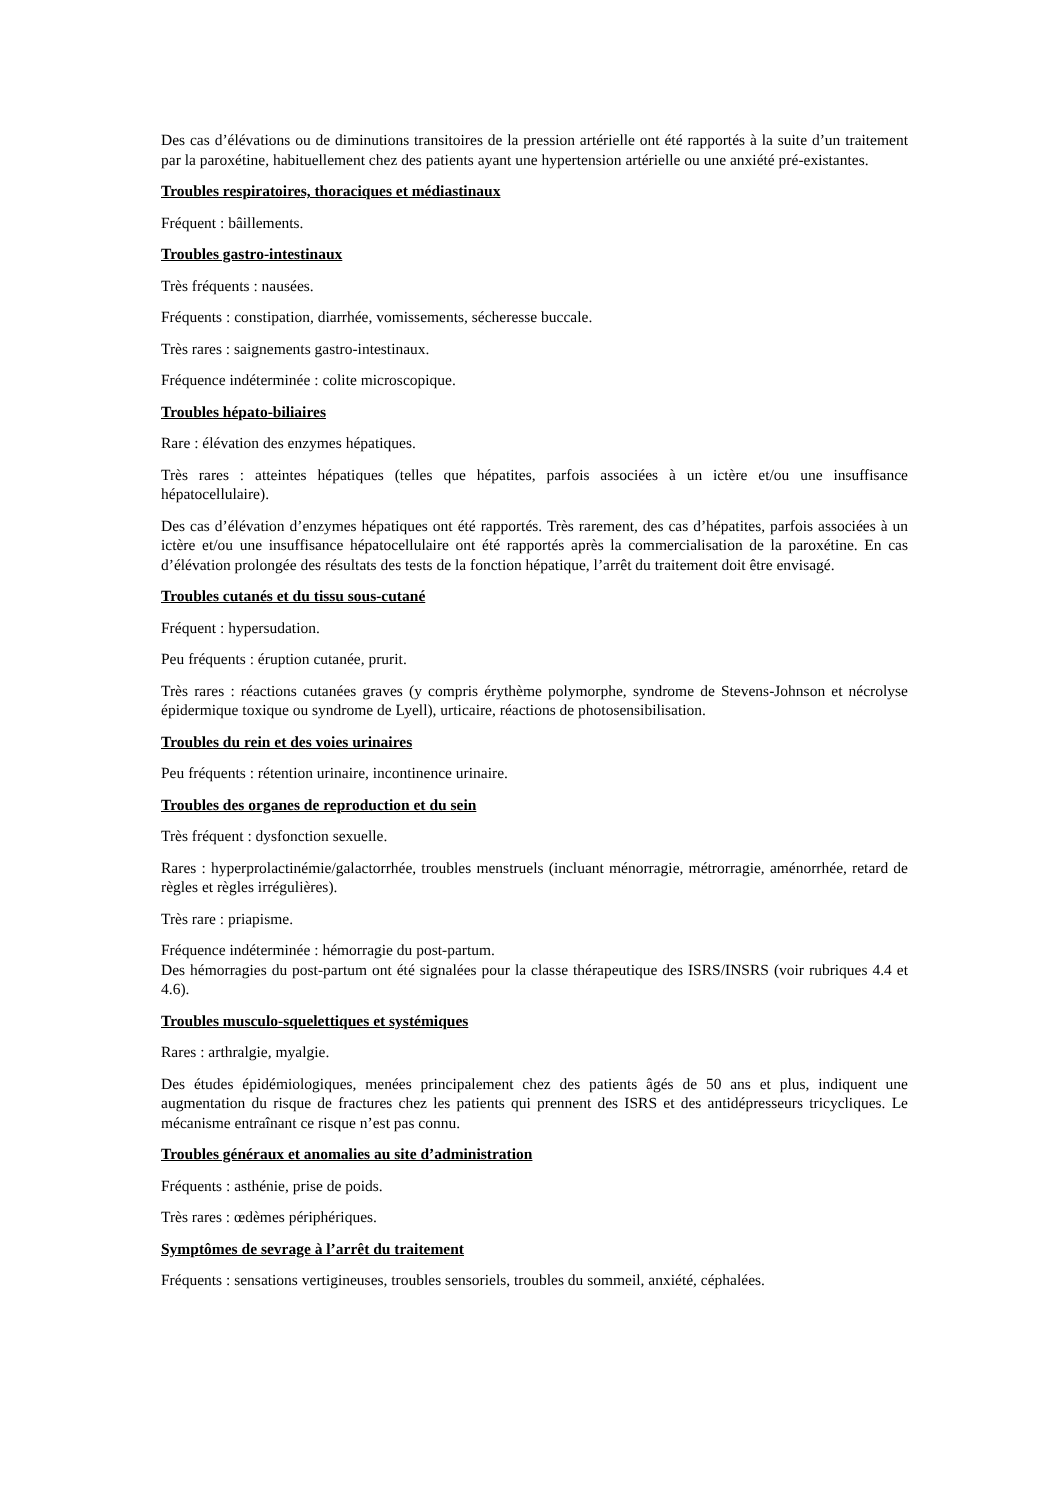Des cas d’élévations ou de diminutions transitoires de la pression artérielle ont été rapportés à la suite d’un traitement par la paroxétine, habituellement chez des patients ayant une hypertension artérielle ou une anxiété pré-existantes.
Troubles respiratoires, thoraciques et médiastinaux
Fréquent : bâillements.
Troubles gastro-intestinaux
Très fréquents : nausées.
Fréquents : constipation, diarrhée, vomissements, sécheresse buccale.
Très rares : saignements gastro-intestinaux.
Fréquence indéterminée : colite microscopique.
Troubles hépato-biliaires
Rare : élévation des enzymes hépatiques.
Très rares : atteintes hépatiques (telles que hépatites, parfois associées à un ictère et/ou une insuffisance hépatocellulaire).
Des cas d’élévation d’enzymes hépatiques ont été rapportés. Très rarement, des cas d’hépatites, parfois associées à un ictère et/ou une insuffisance hépatocellulaire ont été rapportés après la commercialisation de la paroxétine. En cas d’élévation prolongée des résultats des tests de la fonction hépatique, l’arrêt du traitement doit être envisagé.
Troubles cutanés et du tissu sous-cutané
Fréquent : hypersudation.
Peu fréquents : éruption cutanée, prurit.
Très rares : réactions cutanées graves (y compris érythème polymorphe, syndrome de Stevens-Johnson et nécrolyse épidermique toxique ou syndrome de Lyell), urticaire, réactions de photosensibilisation.
Troubles du rein et des voies urinaires
Peu fréquents : rétention urinaire, incontinence urinaire.
Troubles des organes de reproduction et du sein
Très fréquent : dysfonction sexuelle.
Rares : hyperprolactinémie/galactorrhée, troubles menstruels (incluant ménorragie, métrorragie, aménorrhée, retard de règles et règles irrégulières).
Très rare : priapisme.
Fréquence indéterminée : hémorragie du post-partum.
Des hémorragies du post-partum ont été signalées pour la classe thérapeutique des ISRS/INSRS (voir rubriques 4.4 et 4.6).
Troubles musculo-squelettiques et systémiques
Rares : arthralgie, myalgie.
Des études épidémiologiques, menées principalement chez des patients âgés de 50 ans et plus, indiquent une augmentation du risque de fractures chez les patients qui prennent des ISRS et des antidépresseurs tricycliques. Le mécanisme entraînant ce risque n’est pas connu.
Troubles généraux et anomalies au site d’administration
Fréquents : asthénie, prise de poids.
Très rares : œdèmes périphériques.
Symptômes de sevrage à l’arrêt du traitement
Fréquents : sensations vertigineuses, troubles sensoriels, troubles du sommeil, anxiété, céphalées.